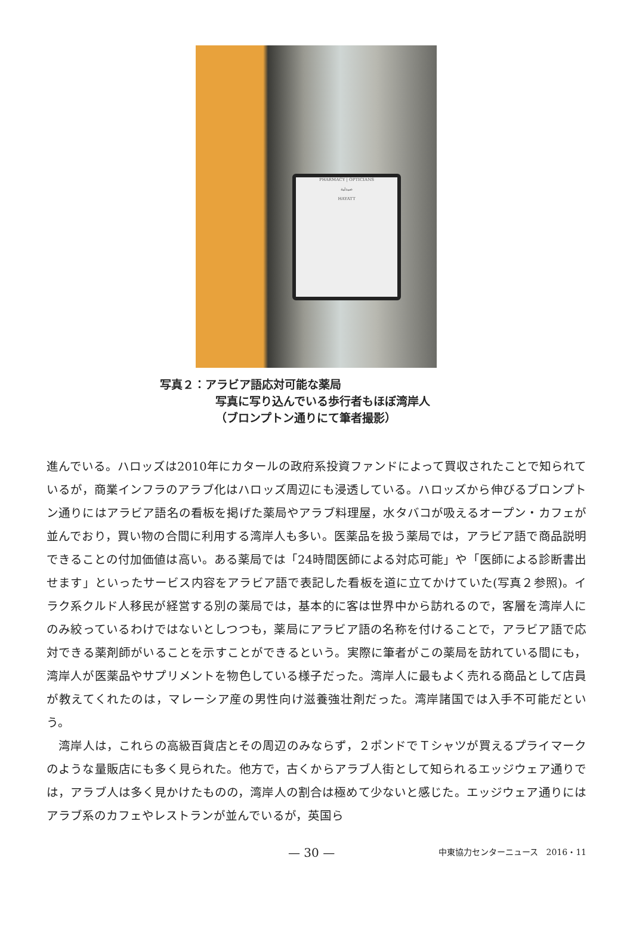PHARMACY | OPTICIANS
صيدلية
HAYATT
写真２：アラビア語応対可能な薬局
写真に写り込んでいる歩行者もほぼ湾岸人
（ブロンプトン通りにて筆者撮影）
進んでいる。ハロッズは2010年にカタールの政府系投資ファンドによって買収されたことで知られているが，商業インフラのアラブ化はハロッズ周辺にも浸透している。ハロッズから伸びるブロンプトン通りにはアラビア語名の看板を掲げた薬局やアラブ料理屋，水タバコが吸えるオープン・カフェが並んでおり，買い物の合間に利用する湾岸人も多い。医薬品を扱う薬局では，アラビア語で商品説明できることの付加価値は高い。ある薬局では「24時間医師による対応可能」や「医師による診断書出せます」といったサービス内容をアラビア語で表記した看板を道に立てかけていた(写真２参照)。イラク系クルド人移民が経営する別の薬局では，基本的に客は世界中から訪れるので，客層を湾岸人にのみ絞っているわけではないとしつつも，薬局にアラビア語の名称を付けることで，アラビア語で応対できる薬剤師がいることを示すことができるという。実際に筆者がこの薬局を訪れている間にも，湾岸人が医薬品やサプリメントを物色している様子だった。湾岸人に最もよく売れる商品として店員が教えてくれたのは，マレーシア産の男性向け滋養強壮剤だった。湾岸諸国では入手不可能だという。
　湾岸人は，これらの高級百貨店とその周辺のみならず，２ポンドでＴシャツが買えるプライマークのような量販店にも多く見られた。他方で，古くからアラブ人街として知られるエッジウェア通りでは，アラブ人は多く見かけたものの，湾岸人の割合は極めて少ないと感じた。エッジウェア通りにはアラブ系のカフェやレストランが並んでいるが，英国ら
— 30 — 中東協力センターニュース　2016・11